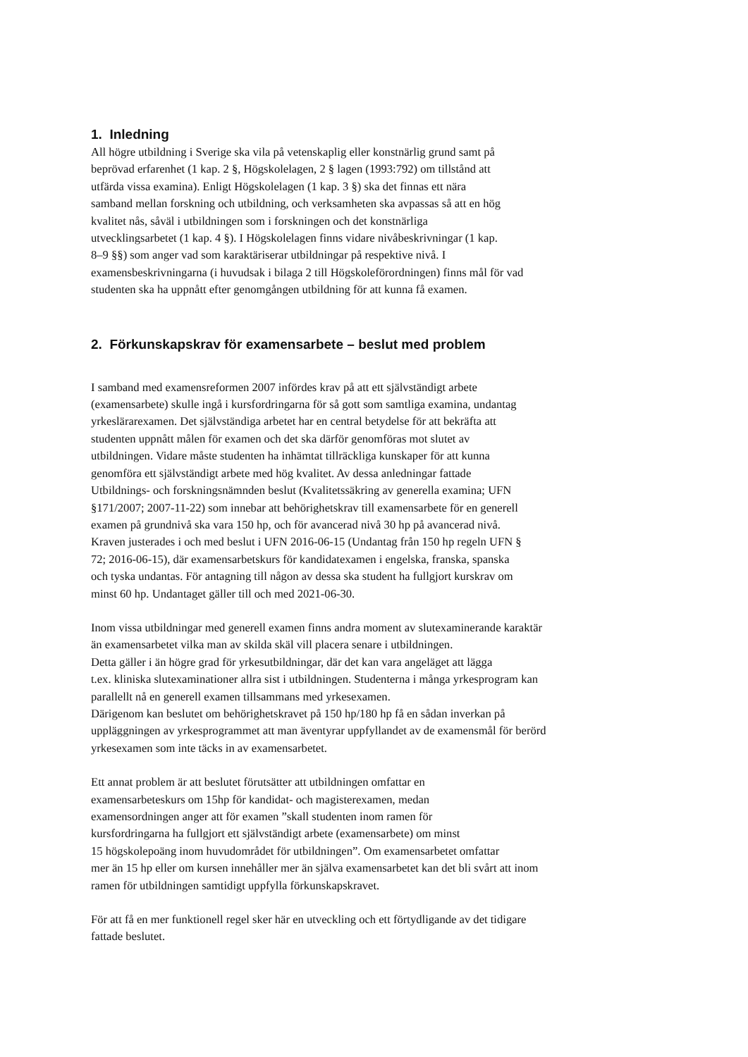1. Inledning
All högre utbildning i Sverige ska vila på vetenskaplig eller konstnärlig grund samt på
beprövad erfarenhet (1 kap. 2 §, Högskolelagen, 2 § lagen (1993:792) om tillstånd att
utfärda vissa examina). Enligt Högskolelagen (1 kap. 3 §) ska det finnas ett nära
samband mellan forskning och utbildning, och verksamheten ska avpassas så att en hög
kvalitet nås, såväl i utbildningen som i forskningen och det konstnärliga
utvecklingsarbetet (1 kap. 4 §). I Högskolelagen finns vidare nivåbeskrivningar (1 kap.
8–9 §§) som anger vad som karaktäriserar utbildningar på respektive nivå. I
examensbeskrivningarna (i huvudsak i bilaga 2 till Högskoleförordningen) finns mål för vad
studenten ska ha uppnått efter genomgången utbildning för att kunna få examen.
2. Förkunskapskrav för examensarbete – beslut med problem
I samband med examensreformen 2007 infördes krav på att ett självständigt arbete
(examensarbete) skulle ingå i kursfordringarna för så gott som samtliga examina, undantag
yrkeslärarexamen. Det självständiga arbetet har en central betydelse för att bekräfta att
studenten uppnått målen för examen och det ska därför genomföras mot slutet av
utbildningen. Vidare måste studenten ha inhämtat tillräckliga kunskaper för att kunna
genomföra ett självständigt arbete med hög kvalitet. Av dessa anledningar fattade
Utbildnings- och forskningsnämnden beslut (Kvalitetssäkring av generella examina; UFN
§171/2007; 2007-11-22) som innebar att behörighetskrav till examensarbete för en generell
examen på grundnivå ska vara 150 hp, och för avancerad nivå 30 hp på avancerad nivå.
Kraven justerades i och med beslut i UFN 2016-06-15 (Undantag från 150 hp regeln UFN §
72; 2016-06-15), där examensarbetskurs för kandidatexamen i engelska, franska, spanska
och tyska undantas. För antagning till någon av dessa ska student ha fullgjort kurskrav om
minst 60 hp. Undantaget gäller till och med 2021-06-30.
Inom vissa utbildningar med generell examen finns andra moment av slutexaminerande karaktär
än examensarbetet vilka man av skilda skäl vill placera senare i utbildningen.
Detta gäller i än högre grad för yrkesutbildningar, där det kan vara angeläget att lägga
t.ex. kliniska slutexaminationer allra sist i utbildningen. Studenterna i många yrkesprogram kan
parallellt nå en generell examen tillsammans med yrkesexamen.
Därigenom kan beslutet om behörighetskravet på 150 hp/180 hp få en sådan inverkan på
uppläggningen av yrkesprogrammet att man äventyrar uppfyllandet av de examensmål för berörd
yrkesexamen som inte täcks in av examensarbetet.
Ett annat problem är att beslutet förutsätter att utbildningen omfattar en
examensarbeteskurs om 15hp för kandidat- och magisterexamen, medan
examensordningen anger att för examen ”skall studenten inom ramen för
kursfordringarna ha fullgjort ett självständigt arbete (examensarbete) om minst
15 högskolepoäng inom huvudområdet för utbildningen”. Om examensarbetet omfattar
mer än 15 hp eller om kursen innehåller mer än själva examensarbetet kan det bli svårt att inom
ramen för utbildningen samtidigt uppfylla förkunskapskravet.
För att få en mer funktionell regel sker här en utveckling och ett förtydligande av det tidigare
fattade beslutet.